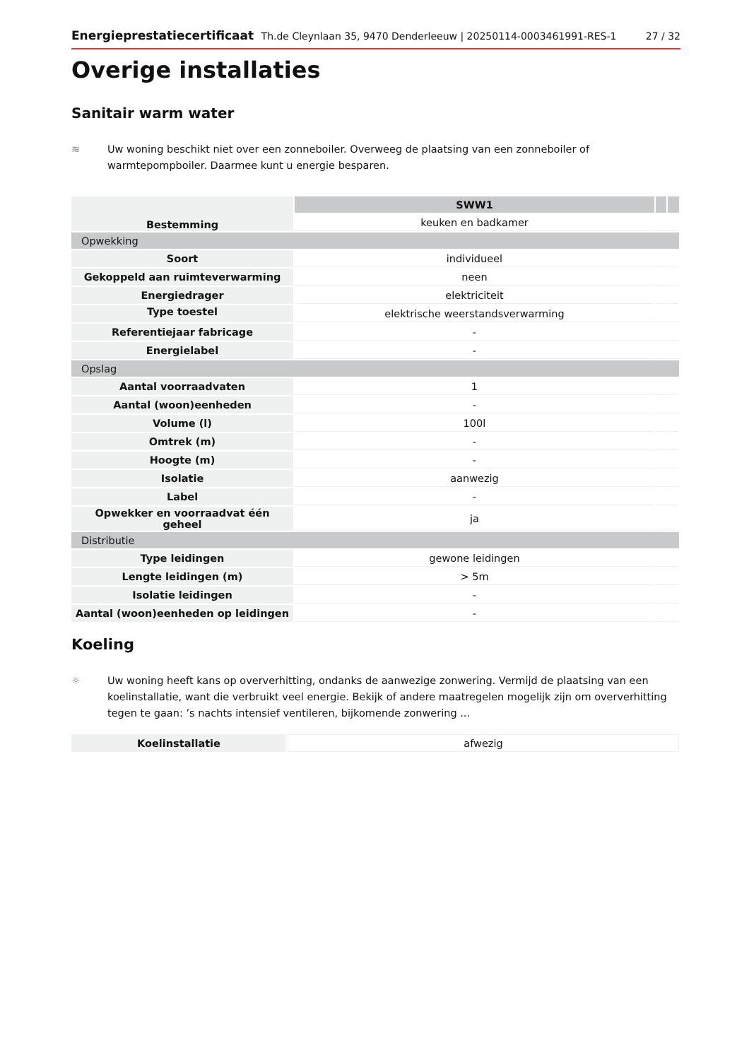Energieprestatiecertificaat Th.de Cleynlaan 35, 9470 Denderleeuw | 20250114-0003461991-RES-1 27 / 32
Overige installaties
Sanitair warm water
≋ Uw woning beschikt niet over een zonneboiler. Overweeg de plaatsing van een zonneboiler of warmtepompboiler. Daarmee kunt u energie besparen.
| Bestemming | SWW1 | | |
| | keuken en badkamer | | |
| Opwekking | | | |
| Soort | individueel | | |
| Gekoppeld aan ruimteverwarming | neen | | |
| Energiedrager | elektriciteit | | |
| Type toestel | elektrische weerstandsverwarming | | |
| Referentiejaar fabricage | - | | |
| Energielabel | - | | |
| Opslag | | | |
| Aantal voorraadvaten | 1 | | |
| Aantal (woon)eenheden | - | | |
| Volume (l) | 100l | | |
| Omtrek (m) | - | | |
| Hoogte (m) | - | | |
| Isolatie | aanwezig | | |
| Label | - | | |
| Opwekker en voorraadvat één geheel | ja | | |
| Distributie | | | |
| Type leidingen | gewone leidingen | | |
| Lengte leidingen (m) | > 5m | | |
| Isolatie leidingen | - | | |
| Aantal (woon)eenheden op leidingen | - | | |
Koeling
☼ Uw woning heeft kans op oververhitting, ondanks de aanwezige zonwering. Vermijd de plaatsing van een koelinstallatie, want die verbruikt veel energie. Bekijk of andere maatregelen mogelijk zijn om oververhitting tegen te gaan: ’s nachts intensief ventileren, bijkomende zonwering ...
| Koelinstallatie | afwezig |